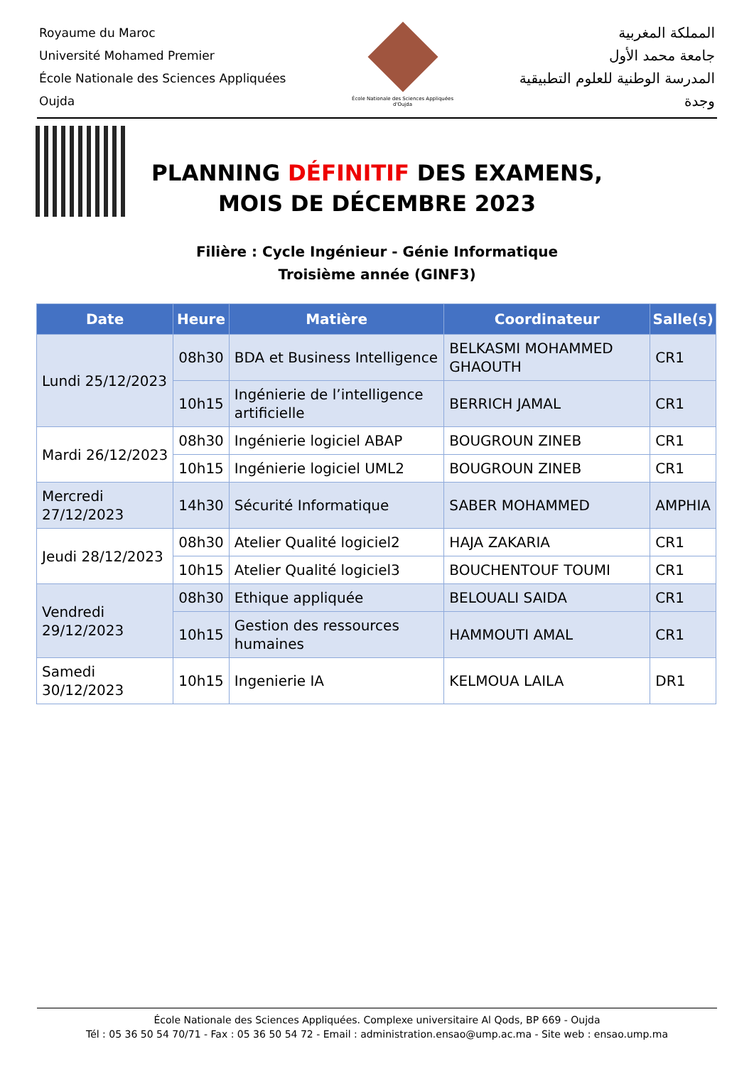Royaume du Maroc
Université Mohamed Premier
École Nationale des Sciences Appliquées
Oujda
École Nationale des Sciences Appliquées d'Oujda
المملكة المغربية
جامعة محمد الأول
المدرسة الوطنية للعلوم التطبيقية
وجدة
PLANNING DÉFINITIF DES EXAMENS,
MOIS DE DÉCEMBRE 2023
Filière : Cycle Ingénieur - Génie Informatique
Troisième année (GINF3)
| Date | Heure | Matière | Coordinateur | Salle(s) |
| --- | --- | --- | --- | --- |
| Lundi 25/12/2023 | 08h30 | BDA et Business Intelligence | BELKASMI MOHAMMED GHAOUTH | CR1 |
| | 10h15 | Ingénierie de l’intelligence artificielle | BERRICH JAMAL | CR1 |
| Mardi 26/12/2023 | 08h30 | Ingénierie logiciel ABAP | BOUGROUN ZINEB | CR1 |
| | 10h15 | Ingénierie logiciel UML2 | BOUGROUN ZINEB | CR1 |
| Mercredi 27/12/2023 | 14h30 | Sécurité Informatique | SABER MOHAMMED | AMPHIA |
| Jeudi 28/12/2023 | 08h30 | Atelier Qualité logiciel2 | HAJA ZAKARIA | CR1 |
| | 10h15 | Atelier Qualité logiciel3 | BOUCHENTOUF TOUMI | CR1 |
| Vendredi 29/12/2023 | 08h30 | Ethique appliquée | BELOUALI SAIDA | CR1 |
| | 10h15 | Gestion des ressources humaines | HAMMOUTI AMAL | CR1 |
| Samedi 30/12/2023 | 10h15 | Ingenierie IA | KELMOUA LAILA | DR1 |
École Nationale des Sciences Appliquées. Complexe universitaire Al Qods, BP 669 - Oujda
Tél : 05 36 50 54 70/71 - Fax : 05 36 50 54 72 - Email : administration.ensao@ump.ac.ma - Site web : ensao.ump.ma